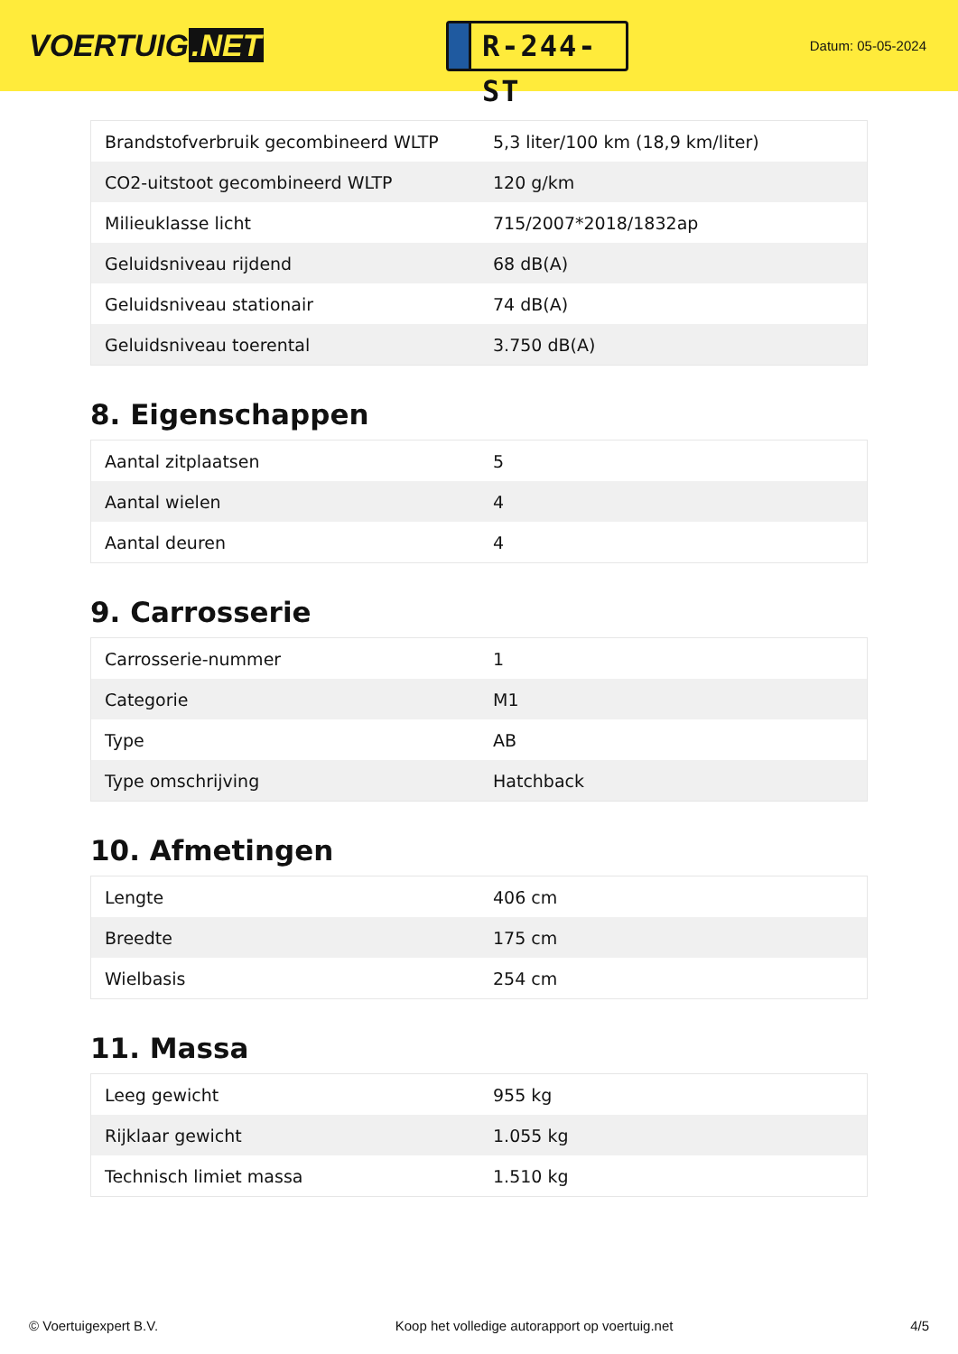VOERTUIG.NET
R-244-ST
Datum: 05-05-2024
| Brandstofverbruik gecombineerd WLTP | 5,3 liter/100 km (18,9 km/liter) |
| CO2-uitstoot gecombineerd WLTP | 120 g/km |
| Milieuklasse licht | 715/2007*2018/1832ap |
| Geluidsniveau rijdend | 68 dB(A) |
| Geluidsniveau stationair | 74 dB(A) |
| Geluidsniveau toerental | 3.750 dB(A) |
8. Eigenschappen
| Aantal zitplaatsen | 5 |
| Aantal wielen | 4 |
| Aantal deuren | 4 |
9. Carrosserie
| Carrosserie-nummer | 1 |
| Categorie | M1 |
| Type | AB |
| Type omschrijving | Hatchback |
10. Afmetingen
| Lengte | 406 cm |
| Breedte | 175 cm |
| Wielbasis | 254 cm |
11. Massa
| Leeg gewicht | 955 kg |
| Rijklaar gewicht | 1.055 kg |
| Technisch limiet massa | 1.510 kg |
© Voertuigexpert B.V. Koop het volledige autorapport op voertuig.net 4/5